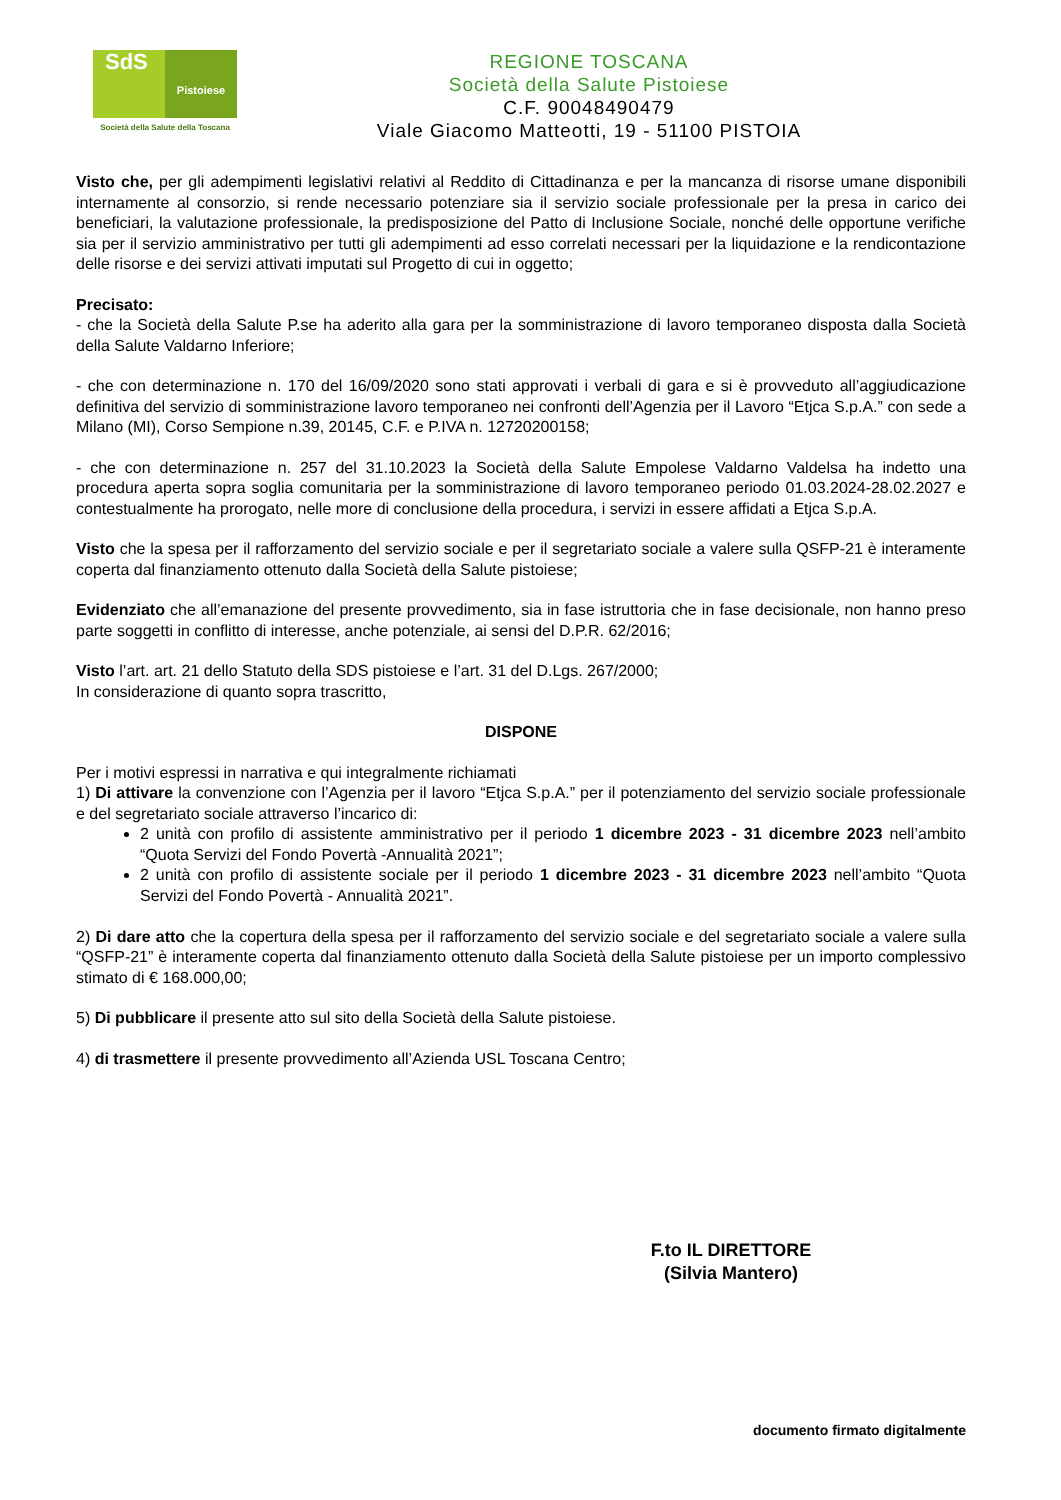SdS
Pistoiese
Società della Salute della Toscana
REGIONE TOSCANA
Società della Salute Pistoiese
C.F. 90048490479
Viale Giacomo Matteotti, 19 - 51100 PISTOIA
Visto che, per gli adempimenti legislativi relativi al Reddito di Cittadinanza e per la mancanza di risorse umane disponibili internamente al consorzio, si rende necessario potenziare sia il servizio sociale professionale per la presa in carico dei beneficiari, la valutazione professionale, la predisposizione del Patto di Inclusione Sociale, nonché delle opportune verifiche sia per il servizio amministrativo per tutti gli adempimenti ad esso correlati necessari per la liquidazione e la rendicontazione delle risorse e dei servizi attivati imputati sul Progetto di cui in oggetto;
Precisato:
- che la Società della Salute P.se ha aderito alla gara per la somministrazione di lavoro temporaneo disposta dalla Società della Salute Valdarno Inferiore;
- che con determinazione n. 170 del 16/09/2020 sono stati approvati i verbali di gara e si è provveduto all’aggiudicazione definitiva del servizio di somministrazione lavoro temporaneo nei confronti dell’Agenzia per il Lavoro “Etjca S.p.A.” con sede a Milano (MI), Corso Sempione n.39, 20145, C.F. e P.IVA n. 12720200158;
- che con determinazione n. 257 del 31.10.2023 la Società della Salute Empolese Valdarno Valdelsa ha indetto una procedura aperta sopra soglia comunitaria per la somministrazione di lavoro temporaneo periodo 01.03.2024-28.02.2027 e contestualmente ha prorogato, nelle more di conclusione della procedura, i servizi in essere affidati a Etjca S.p.A.
Visto che la spesa per il rafforzamento del servizio sociale e per il segretariato sociale a valere sulla QSFP-21 è interamente coperta dal finanziamento ottenuto dalla Società della Salute pistoiese;
Evidenziato che all’emanazione del presente provvedimento, sia in fase istruttoria che in fase decisionale, non hanno preso parte soggetti in conflitto di interesse, anche potenziale, ai sensi del D.P.R. 62/2016;
Visto l’art. art. 21 dello Statuto della SDS pistoiese e l’art. 31 del D.Lgs. 267/2000;
In considerazione di quanto sopra trascritto,
DISPONE
Per i motivi espressi in narrativa e qui integralmente richiamati
1) Di attivare la convenzione con l’Agenzia per il lavoro “Etjca S.p.A.” per il potenziamento del servizio sociale professionale e del segretariato sociale attraverso l’incarico di:
2 unità con profilo di assistente amministrativo per il periodo 1 dicembre 2023 - 31 dicembre 2023 nell’ambito “Quota Servizi del Fondo Povertà -Annualità 2021”;
2 unità con profilo di assistente sociale per il periodo 1 dicembre 2023 - 31 dicembre 2023 nell’ambito “Quota Servizi del Fondo Povertà - Annualità 2021”.
2) Di dare atto che la copertura della spesa per il rafforzamento del servizio sociale e del segretariato sociale a valere sulla “QSFP-21” è interamente coperta dal finanziamento ottenuto dalla Società della Salute pistoiese per un importo complessivo stimato di € 168.000,00;
5) Di pubblicare il presente atto sul sito della Società della Salute pistoiese.
4) di trasmettere il presente provvedimento all’Azienda USL Toscana Centro;
F.to IL DIRETTORE
(Silvia Mantero)
documento firmato digitalmente